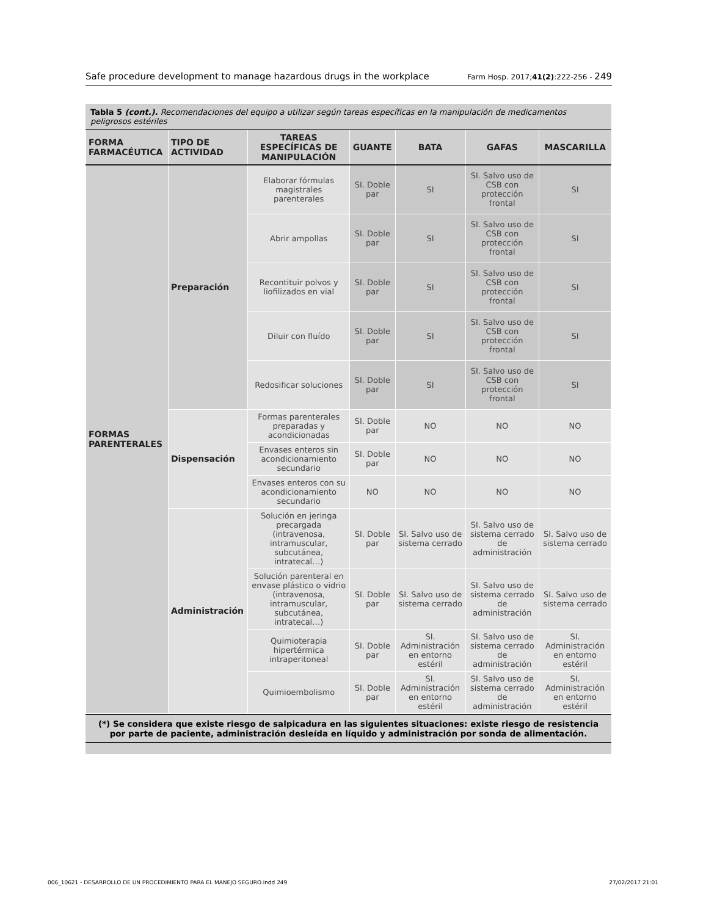Safe procedure development to manage hazardous drugs in the workplace Farm Hosp. 2017;41(2):222-256 - 249
Tabla 5 (cont.). Recomendaciones del equipo a utilizar según tareas específicas en la manipulación de medicamentos peligrosos estériles
| FORMA FARMACÉUTICA | TIPO DE ACTIVIDAD | TAREAS ESPECÍFICAS DE MANIPULACIÓN | GUANTE | BATA | GAFAS | MASCARILLA |
| --- | --- | --- | --- | --- | --- | --- |
| FORMAS PARENTERALES | Preparación | Elaborar fórmulas magistrales parenterales | SI. Doble par | SI | SI. Salvo uso de CSB con protección frontal | SI |
| | | Abrir ampollas | SI. Doble par | SI | SI. Salvo uso de CSB con protección frontal | SI |
| | | Recontituir polvos y liofilizados en vial | SI. Doble par | SI | SI. Salvo uso de CSB con protección frontal | SI |
| | | Diluir con fluído | SI. Doble par | SI | SI. Salvo uso de CSB con protección frontal | SI |
| | | Redosificar soluciones | SI. Doble par | SI | SI. Salvo uso de CSB con protección frontal | SI |
| | Dispensación | Formas parenterales preparadas y acondicionadas | SI. Doble par | NO | NO | NO |
| | | Envases enteros sin acondicionamiento secundario | SI. Doble par | NO | NO | NO |
| | | Envases enteros con su acondicionamiento secundario | NO | NO | NO | NO |
| | Administración | Solución en jeringa precargada (intravenosa, intramuscular, subcutánea, intratecal…) | SI. Doble par | SI. Salvo uso de sistema cerrado | SI. Salvo uso de sistema cerrado de administración | SI. Salvo uso de sistema cerrado |
| | | Solución parenteral en envase plástico o vidrio (intravenosa, intramuscular, subcutánea, intratecal…) | SI. Doble par | SI. Salvo uso de sistema cerrado | SI. Salvo uso de sistema cerrado de administración | SI. Salvo uso de sistema cerrado |
| | | Quimioterapia hipertérmica intraperitoneal | SI. Doble par | SI. Administración en entorno estéril | SI. Salvo uso de sistema cerrado de administración | SI. Administración en entorno estéril |
| | | Quimioembolismo | SI. Doble par | SI. Administración en entorno estéril | SI. Salvo uso de sistema cerrado de administración | SI. Administración en entorno estéril |
(*) Se considera que existe riesgo de salpicadura en las siguientes situaciones: existe riesgo de resistencia por parte de paciente, administración desleída en líquido y administración por sonda de alimentación.
006_10621 - DESARROLLO DE UN PROCEDIMIENTO PARA EL MANEJO SEGURO.indd 249 27/02/2017 21:01